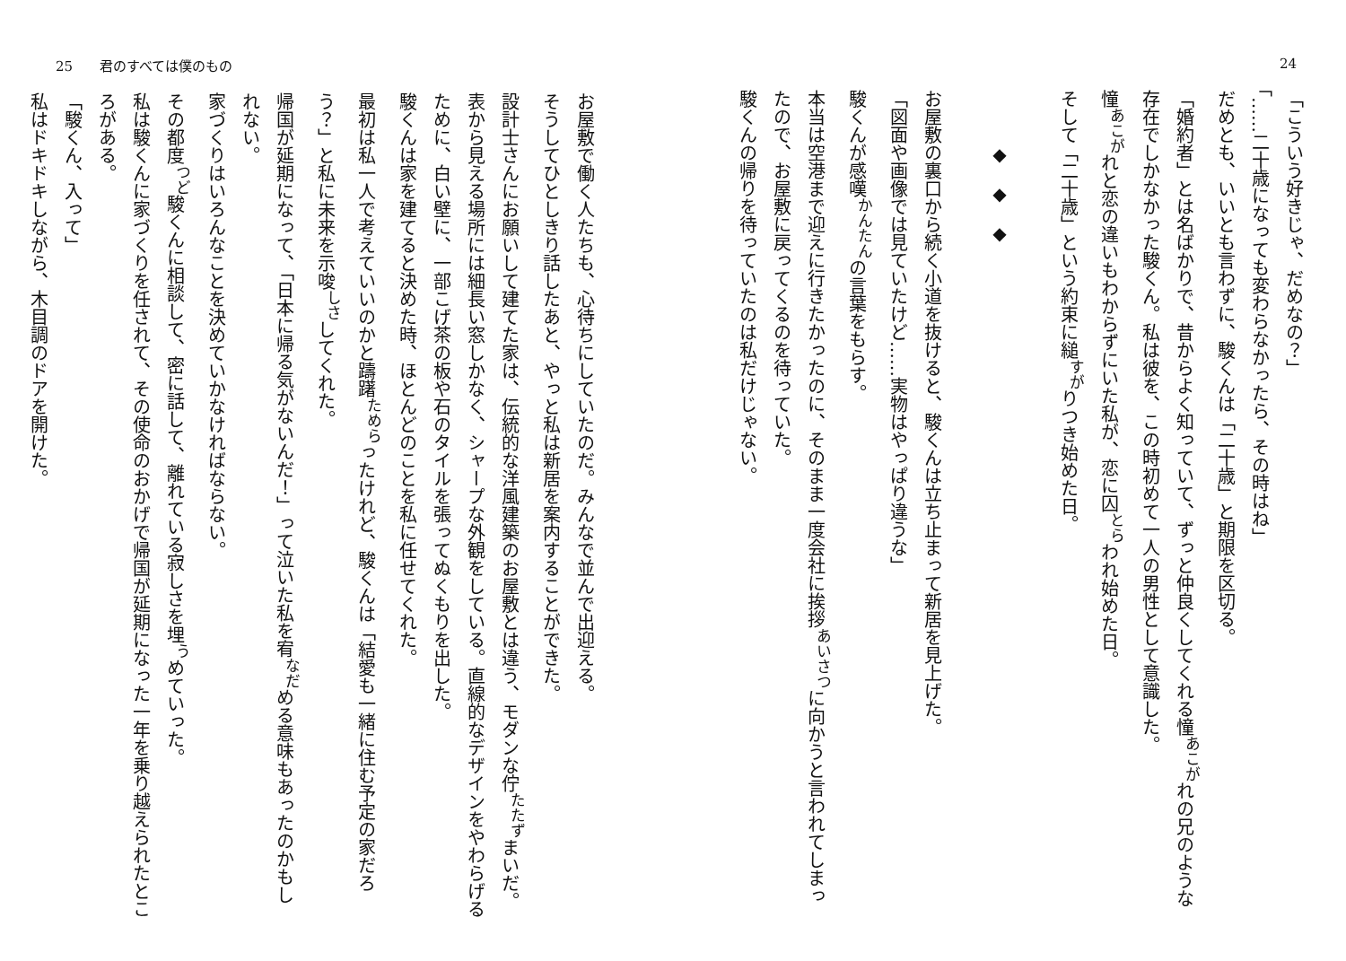24
「こういう好きじゃ、だめなの？」
「……二十歳になっても変わらなかったら、その時はね」
だめとも、いいとも言わずに、駿くんは「二十歳」と期限を区切る。
「婚約者」とは名ばかりで、昔からよく知っていて、ずっと仲良くしてくれる憧<sup>あこが</sup>れの兄のような存在でしかなかった駿くん。私は彼を、この時初めて一人の男性として意識した。
憧<sup>あこが</sup>れと恋の違いもわからずにいた私が、恋に囚<sup>とら</sup>われ始めた日。
そして「二十歳」という約束に縋<sup>すが</sup>りつき始めた日。
　
　　　◆　◆　◆
　
お屋敷の裏口から続く小道を抜けると、駿くんは立ち止まって新居を見上げた。
「図面や画像では見ていたけど……実物はやっぱり違うな」
駿くんが感嘆<sup>かんたん</sup>の言葉をもらす。
本当は空港まで迎えに行きたかったのに、そのまま一度会社に挨拶<sup>あいさつ</sup>に向かうと言われてしまったので、お屋敷に戻ってくるのを待っていた。
駿くんの帰りを待っていたのは私だけじゃない。
25　　君のすべては僕のもの
お屋敷で働く人たちも、心待ちにしていたのだ。みんなで並んで出迎える。
そうしてひとしきり話したあと、やっと私は新居を案内することができた。
設計士さんにお願いして建てた家は、伝統的な洋風建築のお屋敷とは違う、モダンな佇<sup>たたず</sup>まいだ。表から見える場所には細長い窓しかなく、シャープな外観をしている。直線的なデザインをやわらげるために、白い壁に、一部こげ茶の板や石のタイルを張ってぬくもりを出した。
駿くんは家を建てると決めた時、ほとんどのことを私に任せてくれた。
最初は私一人で考えていいのかと躊躇<sup>ためら</sup>ったけれど、駿くんは「結愛も一緒に住む予定の家だろう？」と私に未来を示唆<sup>しさ</sup>してくれた。
帰国が延期になって、「日本に帰る気がないんだ！」って泣いた私を宥<sup>なだ</sup>める意味もあったのかもしれない。
家づくりはいろんなことを決めていかなければならない。
その都度<sup>つど</sup>駿くんに相談して、密に話して、離れている寂しさを埋<sup>う</sup>めていった。
私は駿くんに家づくりを任されて、その使命のおかげで帰国が延期になった一年を乗り越えられたところがある。
「駿くん、入って」
私はドキドキしながら、木目調のドアを開けた。